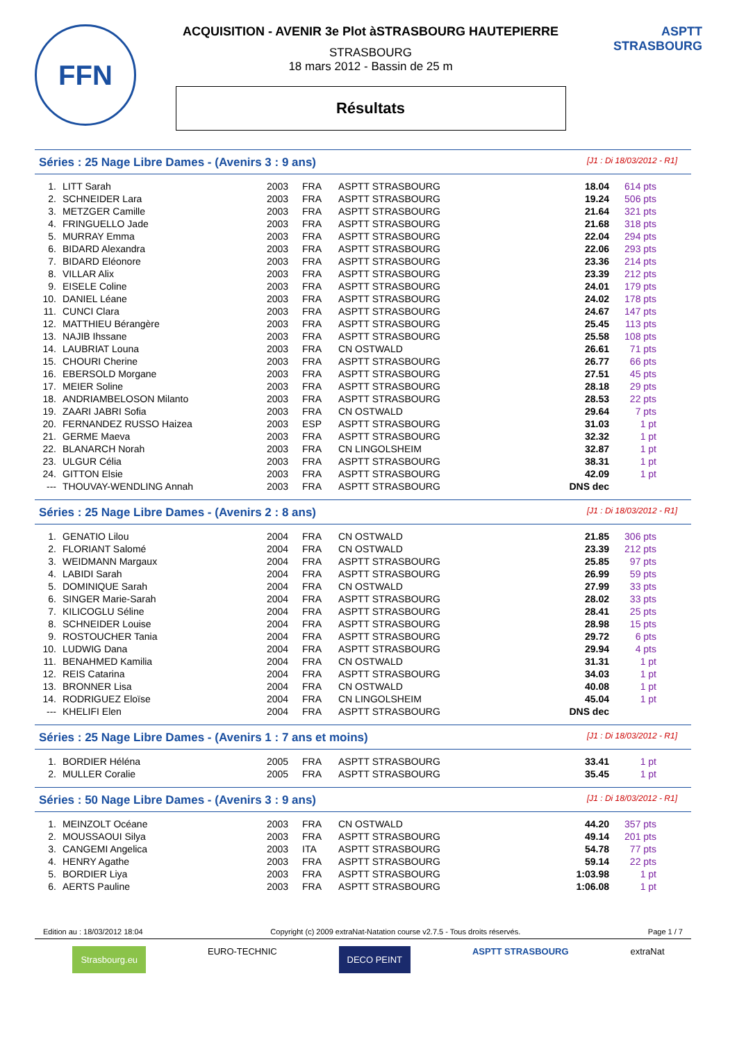FFN
ACQUISITION - AVENIR 3e Plot àSTRASBOURG HAUTEPIERRE
STRASBOURG
18 mars 2012 - Bassin de 25 m
Résultats
ASPTT STRASBOURG
Séries : 25 Nage Libre Dames - (Avenirs 3 : 9 ans) [J1 : Di 18/03/2012 - R1]
| 1. | LITT Sarah | 2003 | FRA | ASPTT STRASBOURG | 18.04 | 614 pts |
| 2. | SCHNEIDER Lara | 2003 | FRA | ASPTT STRASBOURG | 19.24 | 506 pts |
| 3. | METZGER Camille | 2003 | FRA | ASPTT STRASBOURG | 21.64 | 321 pts |
| 4. | FRINGUELLO Jade | 2003 | FRA | ASPTT STRASBOURG | 21.68 | 318 pts |
| 5. | MURRAY Emma | 2003 | FRA | ASPTT STRASBOURG | 22.04 | 294 pts |
| 6. | BIDARD Alexandra | 2003 | FRA | ASPTT STRASBOURG | 22.06 | 293 pts |
| 7. | BIDARD Eléonore | 2003 | FRA | ASPTT STRASBOURG | 23.36 | 214 pts |
| 8. | VILLAR Alix | 2003 | FRA | ASPTT STRASBOURG | 23.39 | 212 pts |
| 9. | EISELE Coline | 2003 | FRA | ASPTT STRASBOURG | 24.01 | 179 pts |
| 10. | DANIEL Léane | 2003 | FRA | ASPTT STRASBOURG | 24.02 | 178 pts |
| 11. | CUNCI Clara | 2003 | FRA | ASPTT STRASBOURG | 24.67 | 147 pts |
| 12. | MATTHIEU Bérangère | 2003 | FRA | ASPTT STRASBOURG | 25.45 | 113 pts |
| 13. | NAJIB Ihssane | 2003 | FRA | ASPTT STRASBOURG | 25.58 | 108 pts |
| 14. | LAUBRIAT Louna | 2003 | FRA | CN OSTWALD | 26.61 | 71 pts |
| 15. | CHOURI Cherine | 2003 | FRA | ASPTT STRASBOURG | 26.77 | 66 pts |
| 16. | EBERSOLD Morgane | 2003 | FRA | ASPTT STRASBOURG | 27.51 | 45 pts |
| 17. | MEIER Soline | 2003 | FRA | ASPTT STRASBOURG | 28.18 | 29 pts |
| 18. | ANDRIAMBELOSON Milanto | 2003 | FRA | ASPTT STRASBOURG | 28.53 | 22 pts |
| 19. | ZAARI JABRI Sofia | 2003 | FRA | CN OSTWALD | 29.64 | 7 pts |
| 20. | FERNANDEZ RUSSO Haizea | 2003 | ESP | ASPTT STRASBOURG | 31.03 | 1 pt |
| 21. | GERME Maeva | 2003 | FRA | ASPTT STRASBOURG | 32.32 | 1 pt |
| 22. | BLANARCH Norah | 2003 | FRA | CN LINGOLSHEIM | 32.87 | 1 pt |
| 23. | ULGUR Célia | 2003 | FRA | ASPTT STRASBOURG | 38.31 | 1 pt |
| 24. | GITTON Elsie | 2003 | FRA | ASPTT STRASBOURG | 42.09 | 1 pt |
| --- | THOUVAY-WENDLING Annah | 2003 | FRA | ASPTT STRASBOURG | DNS dec | |
Séries : 25 Nage Libre Dames - (Avenirs 2 : 8 ans) [J1 : Di 18/03/2012 - R1]
| 1. | GENATIO Lilou | 2004 | FRA | CN OSTWALD | 21.85 | 306 pts |
| 2. | FLORIANT Salomé | 2004 | FRA | CN OSTWALD | 23.39 | 212 pts |
| 3. | WEIDMANN Margaux | 2004 | FRA | ASPTT STRASBOURG | 25.85 | 97 pts |
| 4. | LABIDI Sarah | 2004 | FRA | ASPTT STRASBOURG | 26.99 | 59 pts |
| 5. | DOMINIQUE Sarah | 2004 | FRA | CN OSTWALD | 27.99 | 33 pts |
| 6. | SINGER Marie-Sarah | 2004 | FRA | ASPTT STRASBOURG | 28.02 | 33 pts |
| 7. | KILICOGLU Séline | 2004 | FRA | ASPTT STRASBOURG | 28.41 | 25 pts |
| 8. | SCHNEIDER Louise | 2004 | FRA | ASPTT STRASBOURG | 28.98 | 15 pts |
| 9. | ROSTOUCHER Tania | 2004 | FRA | ASPTT STRASBOURG | 29.72 | 6 pts |
| 10. | LUDWIG Dana | 2004 | FRA | ASPTT STRASBOURG | 29.94 | 4 pts |
| 11. | BENAHMED Kamilia | 2004 | FRA | CN OSTWALD | 31.31 | 1 pt |
| 12. | REIS Catarina | 2004 | FRA | ASPTT STRASBOURG | 34.03 | 1 pt |
| 13. | BRONNER Lisa | 2004 | FRA | CN OSTWALD | 40.08 | 1 pt |
| 14. | RODRIGUEZ Eloïse | 2004 | FRA | CN LINGOLSHEIM | 45.04 | 1 pt |
| --- | KHELIFI Elen | 2004 | FRA | ASPTT STRASBOURG | DNS dec | |
Séries : 25 Nage Libre Dames - (Avenirs 1 : 7 ans et moins) [J1 : Di 18/03/2012 - R1]
| 1. | BORDIER Héléna | 2005 | FRA | ASPTT STRASBOURG | 33.41 | 1 pt |
| 2. | MULLER Coralie | 2005 | FRA | ASPTT STRASBOURG | 35.45 | 1 pt |
Séries : 50 Nage Libre Dames - (Avenirs 3 : 9 ans) [J1 : Di 18/03/2012 - R1]
| 1. | MEINZOLT Océane | 2003 | FRA | CN OSTWALD | 44.20 | 357 pts |
| 2. | MOUSSAOUI Silya | 2003 | FRA | ASPTT STRASBOURG | 49.14 | 201 pts |
| 3. | CANGEMI Angelica | 2003 | ITA | ASPTT STRASBOURG | 54.78 | 77 pts |
| 4. | HENRY Agathe | 2003 | FRA | ASPTT STRASBOURG | 59.14 | 22 pts |
| 5. | BORDIER Liya | 2003 | FRA | ASPTT STRASBOURG | 1:03.98 | 1 pt |
| 6. | AERTS Pauline | 2003 | FRA | ASPTT STRASBOURG | 1:06.08 | 1 pt |
Edition au : 18/03/2012 18:04 Copyright (c) 2009 extraNat-Natation course v2.7.5 - Tous droits réservés. Page 1 / 7
Strasbourg.eu EURO-TECHNIC DECO PEINT ASPTT STRASBOURG extraNat